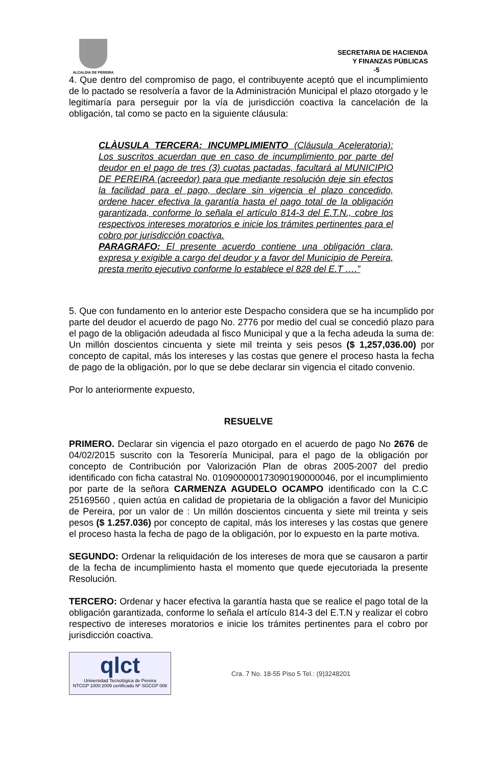ALCALDIA DE PEREIRA
SECRETARIA DE HACIENDA
Y FINANZAS PÚBLICAS
-5
4. Que dentro del compromiso de pago, el contribuyente aceptó que el incumplimiento de lo pactado se resolvería a favor de la Administración Municipal el plazo otorgado y le legitimaría para perseguir por la vía de jurisdicción coactiva la cancelación de la obligación, tal como se pacto en la siguiente cláusula:
CLÀUSULA TERCERA: INCUMPLIMIENTO (Cláusula Aceleratoria): Los suscritos acuerdan que en caso de incumplimiento por parte del deudor en el pago de tres (3) cuotas pactadas, facultará al MUNICIPIO DE PEREIRA (acreedor) para que mediante resolución deje sin efectos la facilidad para el pago, declare sin vigencia el plazo concedido, ordene hacer efectiva la garantía hasta el pago total de la obligación garantizada, conforme lo señala el artículo 814-3 del E.T.N., cobre los respectivos intereses moratorios e inicie los trámites pertinentes para el cobro por jurisdicción coactiva.
PARAGRAFO: El presente acuerdo contiene una obligación clara, expresa y exigible a cargo del deudor y a favor del Municipio de Pereira, presta merito ejecutivo conforme lo establece el 828 del E.T ….”
5. Que con fundamento en lo anterior este Despacho considera que se ha incumplido por parte del deudor el acuerdo de pago No. 2776 por medio del cual se concedió plazo para el pago de la obligación adeudada al fisco Municipal y que a la fecha adeuda la suma de: Un millón doscientos cincuenta y siete mil treinta y seis pesos ($ 1,257,036.00) por concepto de capital, más los intereses y las costas que genere el proceso hasta la fecha de pago de la obligación, por lo que se debe declarar sin vigencia el citado convenio.
Por lo anteriormente expuesto,
RESUELVE
PRIMERO. Declarar sin vigencia el pazo otorgado en el acuerdo de pago No 2676 de 04/02/2015 suscrito con la Tesorería Municipal, para el pago de la obligación por concepto de Contribución por Valorización Plan de obras 2005-2007 del predio identificado con ficha catastral No. 010900000173090190000046, por el incumplimiento por parte de la señora CARMENZA AGUDELO OCAMPO identificado con la C.C 25169560 , quien actúa en calidad de propietaria de la obligación a favor del Municipio de Pereira, por un valor de : Un millón doscientos cincuenta y siete mil treinta y seis pesos ($ 1.257.036) por concepto de capital, más los intereses y las costas que genere el proceso hasta la fecha de pago de la obligación, por lo expuesto en la parte motiva.
SEGUNDO: Ordenar la reliquidación de los intereses de mora que se causaron a partir de la fecha de incumplimiento hasta el momento que quede ejecutoriada la presente Resolución.
TERCERO: Ordenar y hacer efectiva la garantía hasta que se realice el pago total de la obligación garantizada, conforme lo señala el artículo 814-3 del E.T.N y realizar el cobro respectivo de intereses moratorios e inicie los trámites pertinentes para el cobro por jurisdicción coactiva.
qlct
Universidad Tecnológica de Pereira
NTCGP 1000:2009 certificado Nº SGCGP 008
Cra. 7 No. 18-55 Piso 5 Tel.: (9)3248201